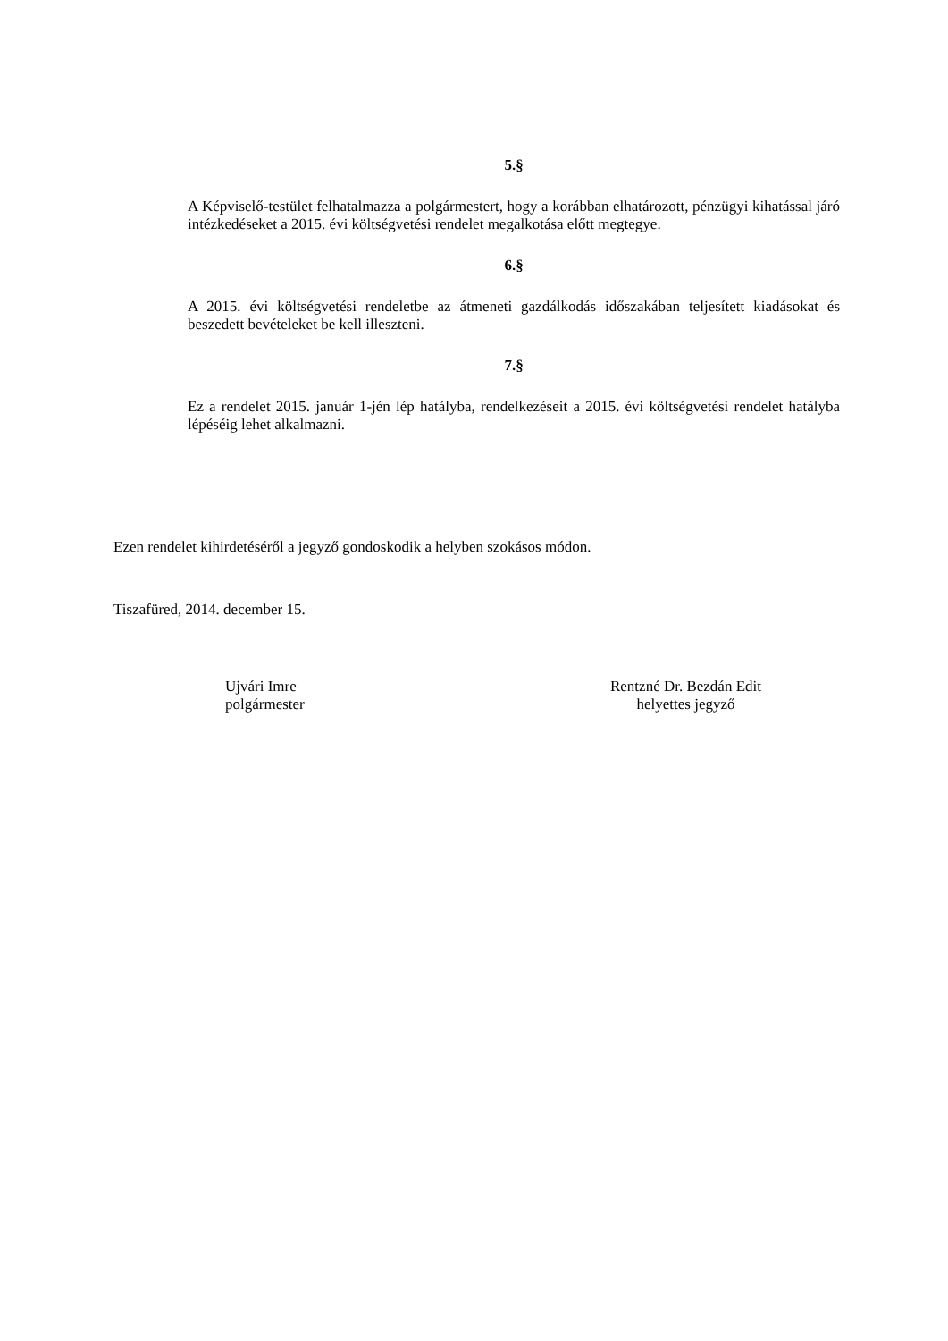5.§
A Képviselő-testület felhatalmazza a polgármestert, hogy a korábban elhatározott, pénzügyi kihatással járó intézkedéseket a 2015. évi költségvetési rendelet megalkotása előtt megtegye.
6.§
A 2015. évi költségvetési rendeletbe az átmeneti gazdálkodás időszakában teljesített kiadásokat és beszedett bevételeket be kell illeszteni.
7.§
Ez a rendelet 2015. január 1-jén lép hatályba, rendelkezéseit a 2015. évi költségvetési rendelet hatályba lépéséig lehet alkalmazni.
Ezen rendelet kihirdetéséről a jegyző gondoskodik a helyben szokásos módon.
Tiszafüred, 2014. december 15.
Ujvári Imre
polgármester
Rentzné Dr. Bezdán Edit
helyettes jegyző